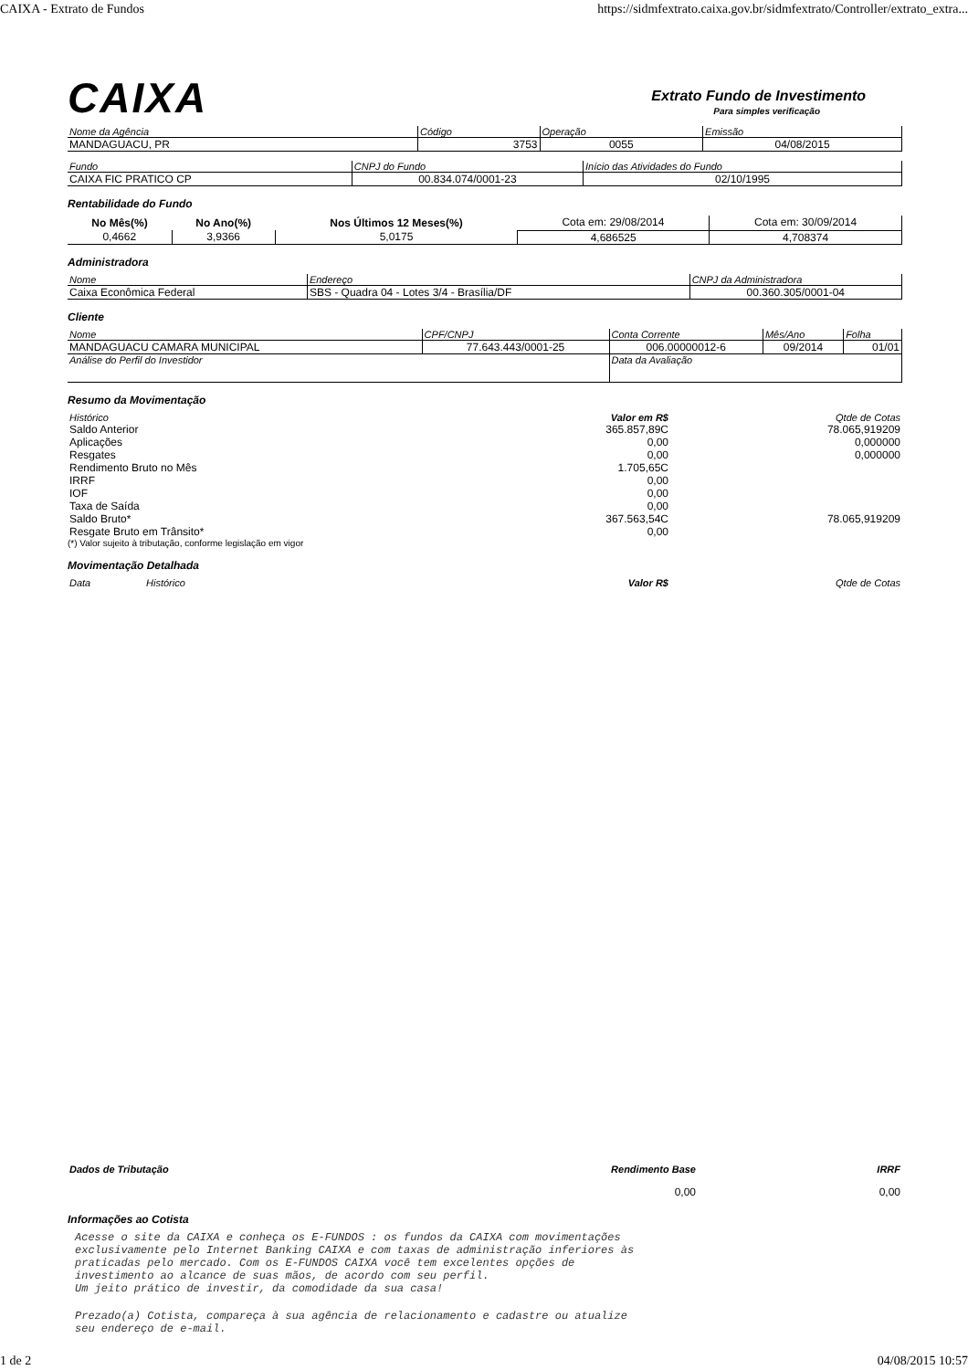CAIXA - Extrato de Fundos https://sidmfextrato.caixa.gov.br/sidmfextrato/Controller/extrato_extra...
CAIXA
Extrato Fundo de Investimento
Para simples verificação
| Nome da Agência | Código | Operação | Emissão |
| MANDAGUACU, PR | 3753 | 0055 | 04/08/2015 |
| Fundo | CNPJ do Fundo | Início das Atividades do Fundo |
| CAIXA FIC PRATICO CP | 00.834.074/0001-23 | 02/10/1995 |
Rentabilidade do Fundo
| No Mês(%) | No Ano(%) | Nos Últimos 12 Meses(%) | Cota em: 29/08/2014 | Cota em: 30/09/2014 |
| 0,4662 | 3,9366 | 5,0175 | 4,686525 | 4,708374 |
Administradora
| Nome | Endereço | CNPJ da Administradora |
| Caixa Econômica Federal | SBS - Quadra 04 - Lotes 3/4 - Brasília/DF | 00.360.305/0001-04 |
Cliente
| Nome | CPF/CNPJ | Conta Corrente | Mês/Ano | Folha |
| MANDAGUACU CAMARA MUNICIPAL | 77.643.443/0001-25 | 006.00000012-6 | 09/2014 | 01/01 |
| Análise do Perfil do Investidor | | Data da Avaliação | | |
Resumo da Movimentação
| Histórico | Valor em R$ | Qtde de Cotas |
| Saldo Anterior | 365.857,89C | 78.065,919209 |
| Aplicações | 0,00 | 0,000000 |
| Resgates | 0,00 | 0,000000 |
| Rendimento Bruto no Mês | 1.705,65C | |
| IRRF | 0,00 | |
| IOF | 0,00 | |
| Taxa de Saída | 0,00 | |
| Saldo Bruto* | 367.563,54C | 78.065,919209 |
| Resgate Bruto em Trânsito* | 0,00 | |
(*) Valor sujeito à tributação, conforme legislação em vigor
Movimentação Detalhada
| Data | Histórico | Valor R$ | Qtde de Cotas |
| Dados de Tributação | Rendimento Base | IRRF |
| | 0,00 | 0,00 |
Informações ao Cotista
Acesse o site da CAIXA e conheça os E-FUNDOS : os fundos da CAIXA com movimentações
exclusivamente pelo Internet Banking CAIXA e com taxas de administração inferiores às
praticadas pelo mercado. Com os E-FUNDOS CAIXA você tem excelentes opções de
investimento ao alcance de suas mãos, de acordo com seu perfil.
Um jeito prático de investir, da comodidade da sua casa!
Prezado(a) Cotista, compareça à sua agência de relacionamento e cadastre ou atualize
seu endereço de e-mail.
1 de 2 04/08/2015 10:57